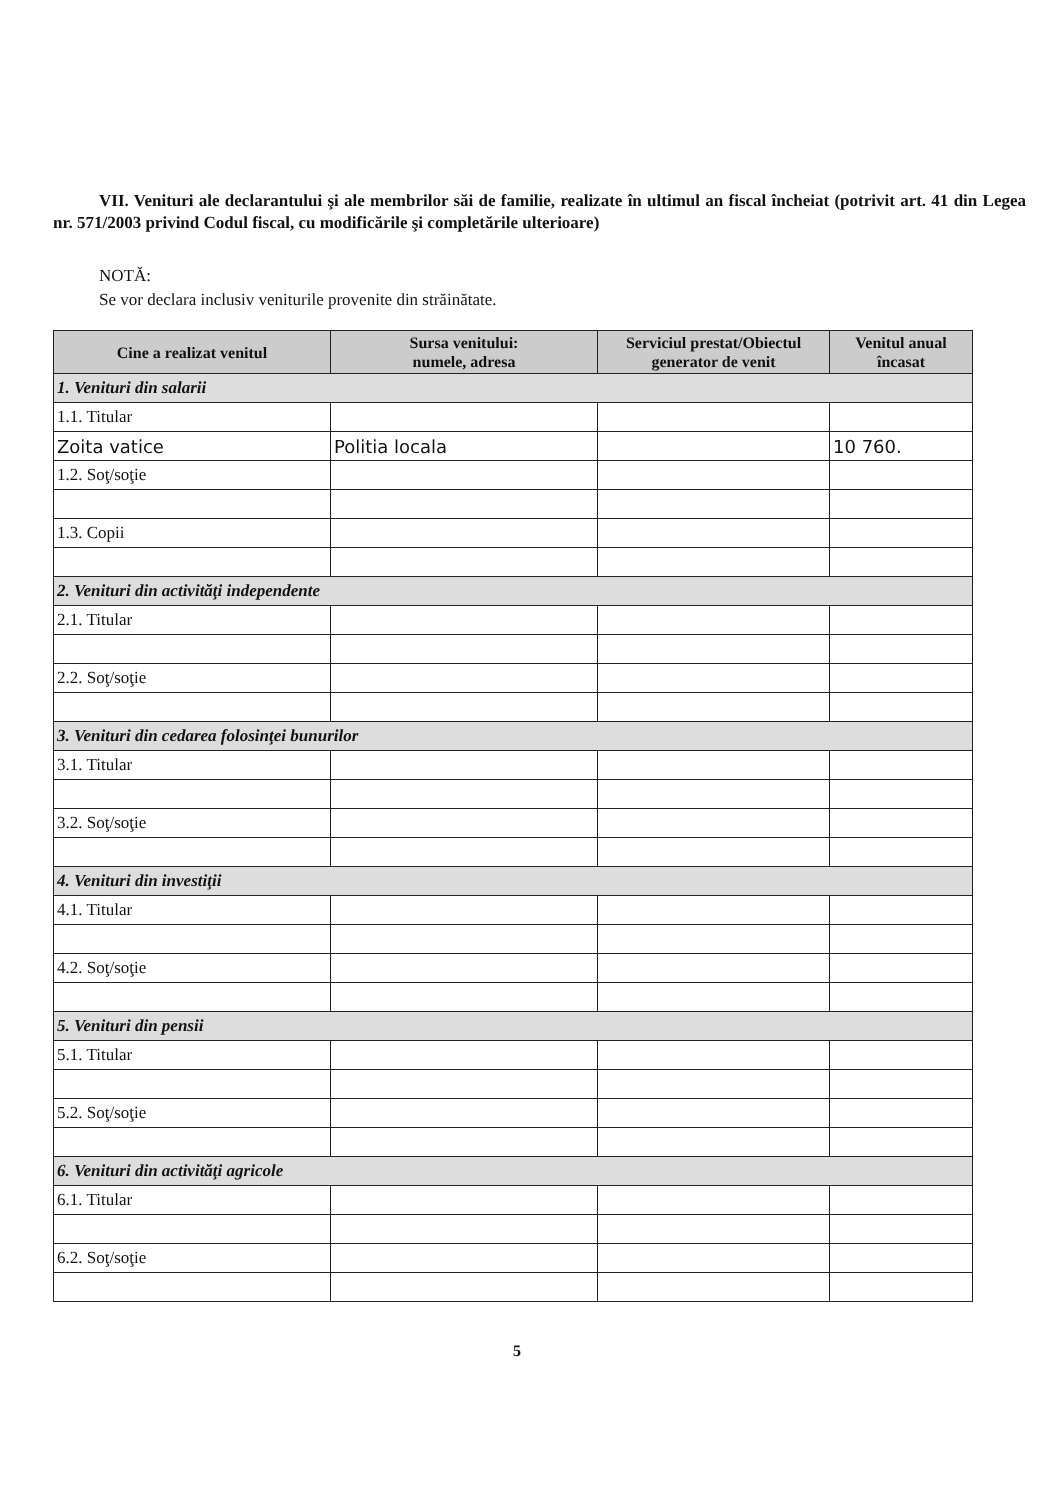VII. Venituri ale declarantului şi ale membrilor săi de familie, realizate în ultimul an fiscal încheiat (potrivit art. 41 din Legea nr. 571/2003 privind Codul fiscal, cu modificările şi completările ulterioare)
NOTĂ:
Se vor declara inclusiv veniturile provenite din străinătate.
| Cine a realizat venitul | Sursa venitului: numele, adresa | Serviciul prestat/Obiectul generator de venit | Venitul anual încasat |
| --- | --- | --- | --- |
| 1. Venituri din salarii | | | |
| 1.1. Titular | | | |
| Zoita vatice | Politia locala | | 10 760. |
| 1.2. Soţ/soţie | | | |
| 1.3. Copii | | | |
| 2. Venituri din activităţi independente | | | |
| 2.1. Titular | | | |
| 2.2. Soţ/soţie | | | |
| 3. Venituri din cedarea folosinţei bunurilor | | | |
| 3.1. Titular | | | |
| 3.2. Soţ/soţie | | | |
| 4. Venituri din investiţii | | | |
| 4.1. Titular | | | |
| 4.2. Soţ/soţie | | | |
| 5. Venituri din pensii | | | |
| 5.1. Titular | | | |
| 5.2. Soţ/soţie | | | |
| 6. Venituri din activităţi agricole | | | |
| 6.1. Titular | | | |
| 6.2. Soţ/soţie | | | |
5